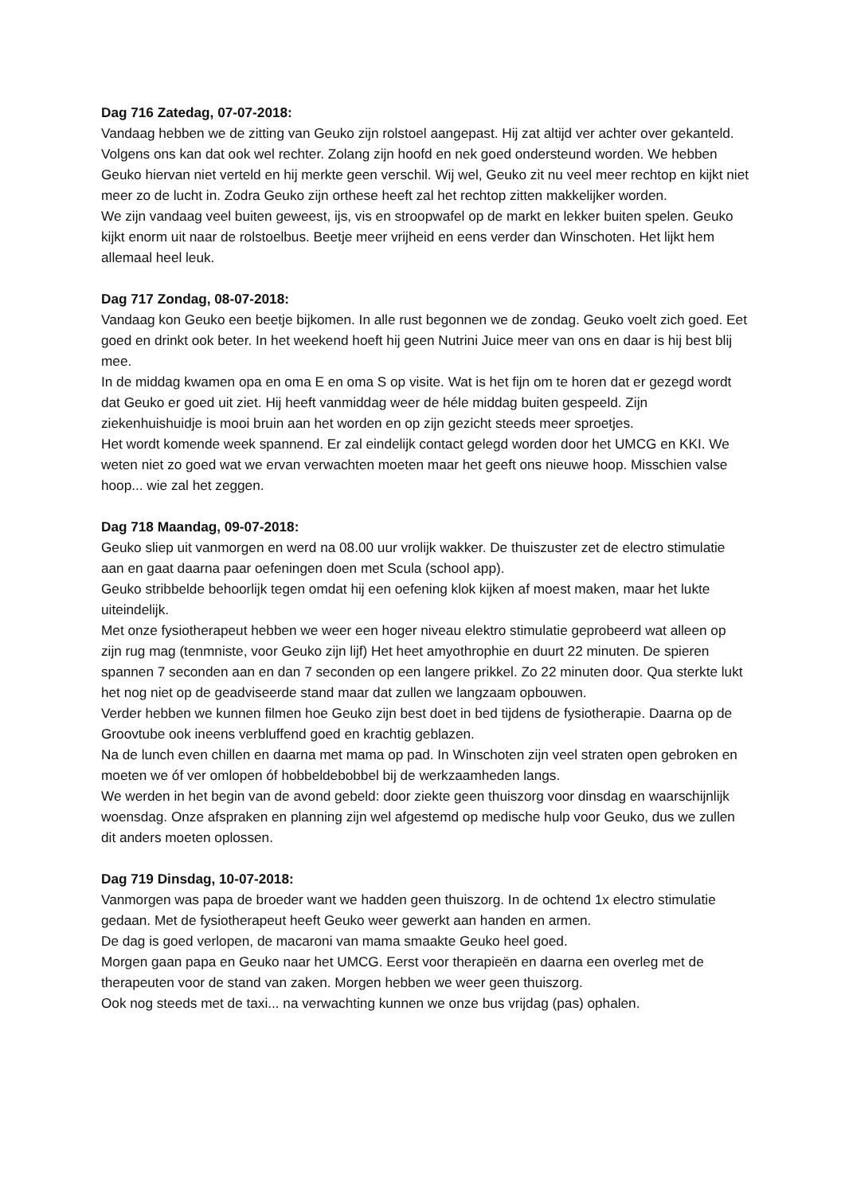Dag 716 Zatedag, 07-07-2018:
Vandaag hebben we de zitting van Geuko zijn rolstoel aangepast. Hij zat altijd ver achter over gekanteld. Volgens ons kan dat ook wel rechter. Zolang zijn hoofd en nek goed ondersteund worden. We hebben Geuko hiervan niet verteld en hij merkte geen verschil. Wij wel, Geuko zit nu veel meer rechtop en kijkt niet meer zo de lucht in. Zodra Geuko zijn orthese heeft zal het rechtop zitten makkelijker worden.
We zijn vandaag veel buiten geweest, ijs, vis en stroopwafel op de markt en lekker buiten spelen. Geuko kijkt enorm uit naar de rolstoelbus. Beetje meer vrijheid en eens verder dan Winschoten. Het lijkt hem allemaal heel leuk.
Dag 717 Zondag, 08-07-2018:
Vandaag kon Geuko een beetje bijkomen. In alle rust begonnen we de zondag. Geuko voelt zich goed. Eet goed en drinkt ook beter. In het weekend hoeft hij geen Nutrini Juice meer van ons en daar is hij best blij mee.
In de middag kwamen opa en oma E en oma S op visite. Wat is het fijn om te horen dat er gezegd wordt dat Geuko er goed uit ziet. Hij heeft vanmiddag weer de héle middag buiten gespeeld. Zijn ziekenhuishuidje is mooi bruin aan het worden en op zijn gezicht steeds meer sproetjes.
Het wordt komende week spannend. Er zal eindelijk contact gelegd worden door het UMCG en KKI. We weten niet zo goed wat we ervan verwachten moeten maar het geeft ons nieuwe hoop. Misschien valse hoop... wie zal het zeggen.
Dag 718 Maandag, 09-07-2018:
Geuko sliep uit vanmorgen en werd na 08.00 uur vrolijk wakker. De thuiszuster zet de electro stimulatie aan en gaat daarna paar oefeningen doen met Scula (school app).
Geuko stribbelde behoorlijk tegen omdat hij een oefening klok kijken af moest maken, maar het lukte uiteindelijk.
Met onze fysiotherapeut hebben we weer een hoger niveau elektro stimulatie geprobeerd wat alleen op zijn rug mag (tenmniste, voor Geuko zijn lijf) Het heet amyothrophie en duurt 22 minuten. De spieren spannen 7 seconden aan en dan 7 seconden op een langere prikkel. Zo 22 minuten door. Qua sterkte lukt het nog niet op de geadviseerde stand maar dat zullen we langzaam opbouwen.
Verder hebben we kunnen filmen hoe Geuko zijn best doet in bed tijdens de fysiotherapie. Daarna op de Groovtube ook ineens verbluffend goed en krachtig geblazen.
Na de lunch even chillen en daarna met mama op pad. In Winschoten zijn veel straten open gebroken en moeten we óf ver omlopen óf hobbeldebobbel bij de werkzaamheden langs.
We werden in het begin van de avond gebeld: door ziekte geen thuiszorg voor dinsdag en waarschijnlijk woensdag. Onze afspraken en planning zijn wel afgestemd op medische hulp voor Geuko, dus we zullen dit anders moeten oplossen.
Dag 719 Dinsdag, 10-07-2018:
Vanmorgen was papa de broeder want we hadden geen thuiszorg. In de ochtend 1x electro stimulatie gedaan. Met de fysiotherapeut heeft Geuko weer gewerkt aan handen en armen.
De dag is goed verlopen, de macaroni van mama smaakte Geuko heel goed.
Morgen gaan papa en Geuko naar het UMCG. Eerst voor therapieën en daarna een overleg met de therapeuten voor de stand van zaken. Morgen hebben we weer geen thuiszorg.
Ook nog steeds met de taxi... na verwachting kunnen we onze bus vrijdag (pas) ophalen.